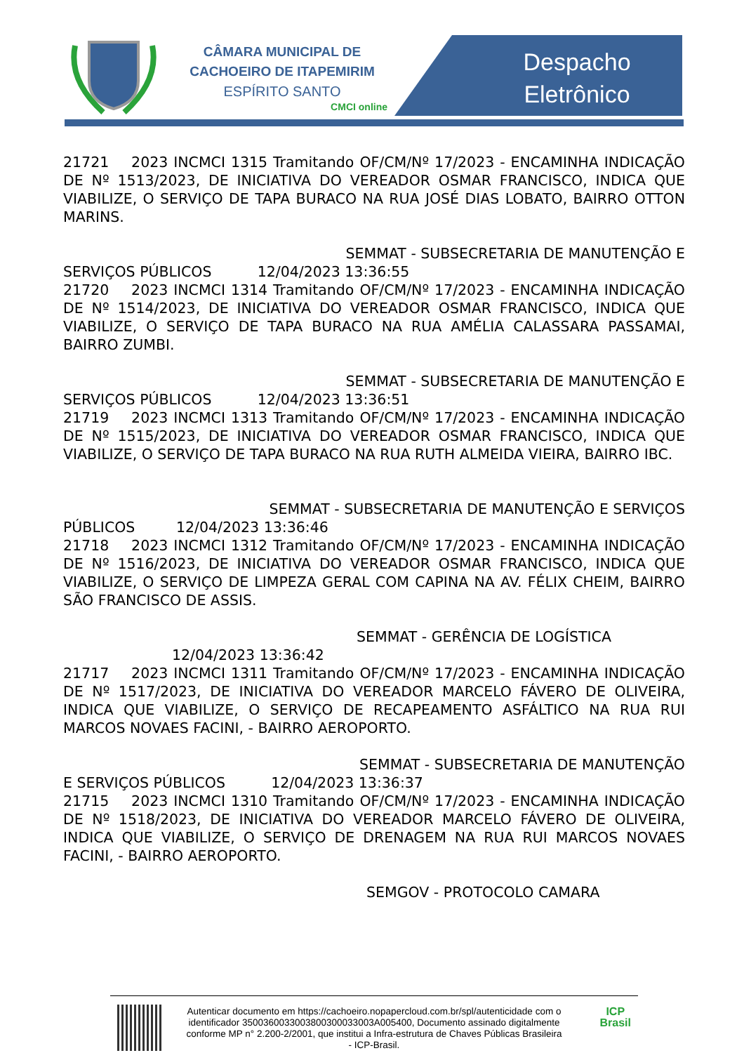CÂMARA MUNICIPAL DE
CACHOEIRO DE ITAPEMIRIM
ESPÍRITO SANTO
CMCI online
Despacho
Eletrônico
21721 2023 INCMCI 1315 Tramitando OF/CM/Nº 17/2023 - ENCAMINHA INDICAÇÃO DE Nº 1513/2023, DE INICIATIVA DO VEREADOR OSMAR FRANCISCO, INDICA QUE VIABILIZE, O SERVIÇO DE TAPA BURACO NA RUA JOSÉ DIAS LOBATO, BAIRRO OTTON MARINS.
SEMMAT - SUBSECRETARIA DE MANUTENÇÃO E
SERVIÇOS PÚBLICOS 12/04/2023 13:36:55
21720 2023 INCMCI 1314 Tramitando OF/CM/Nº 17/2023 - ENCAMINHA INDICAÇÃO DE Nº 1514/2023, DE INICIATIVA DO VEREADOR OSMAR FRANCISCO, INDICA QUE VIABILIZE, O SERVIÇO DE TAPA BURACO NA RUA AMÉLIA CALASSARA PASSAMAI, BAIRRO ZUMBI.
SEMMAT - SUBSECRETARIA DE MANUTENÇÃO E
SERVIÇOS PÚBLICOS 12/04/2023 13:36:51
21719 2023 INCMCI 1313 Tramitando OF/CM/Nº 17/2023 - ENCAMINHA INDICAÇÃO DE Nº 1515/2023, DE INICIATIVA DO VEREADOR OSMAR FRANCISCO, INDICA QUE VIABILIZE, O SERVIÇO DE TAPA BURACO NA RUA RUTH ALMEIDA VIEIRA, BAIRRO IBC.
SEMMAT - SUBSECRETARIA DE MANUTENÇÃO E SERVIÇOS
PÚBLICOS 12/04/2023 13:36:46
21718 2023 INCMCI 1312 Tramitando OF/CM/Nº 17/2023 - ENCAMINHA INDICAÇÃO DE Nº 1516/2023, DE INICIATIVA DO VEREADOR OSMAR FRANCISCO, INDICA QUE VIABILIZE, O SERVIÇO DE LIMPEZA GERAL COM CAPINA NA AV. FÉLIX CHEIM, BAIRRO SÃO FRANCISCO DE ASSIS.
SEMMAT - GERÊNCIA DE LOGÍSTICA
12/04/2023 13:36:42
21717 2023 INCMCI 1311 Tramitando OF/CM/Nº 17/2023 - ENCAMINHA INDICAÇÃO DE Nº 1517/2023, DE INICIATIVA DO VEREADOR MARCELO FÁVERO DE OLIVEIRA, INDICA QUE VIABILIZE, O SERVIÇO DE RECAPEAMENTO ASFÁLTICO NA RUA RUI MARCOS NOVAES FACINI, - BAIRRO AEROPORTO.
SEMMAT - SUBSECRETARIA DE MANUTENÇÃO
E SERVIÇOS PÚBLICOS 12/04/2023 13:36:37
21715 2023 INCMCI 1310 Tramitando OF/CM/Nº 17/2023 - ENCAMINHA INDICAÇÃO DE Nº 1518/2023, DE INICIATIVA DO VEREADOR MARCELO FÁVERO DE OLIVEIRA, INDICA QUE VIABILIZE, O SERVIÇO DE DRENAGEM NA RUA RUI MARCOS NOVAES FACINI, - BAIRRO AEROPORTO.
SEMGOV - PROTOCOLO CAMARA
Autenticar documento em https://cachoeiro.nopapercloud.com.br/spl/autenticidade com o identificador 3500360033003800300033003A005400, Documento assinado digitalmente conforme MP n° 2.200-2/2001, que institui a Infra-estrutura de Chaves Públicas Brasileira - ICP-Brasil.
ICP
Brasil